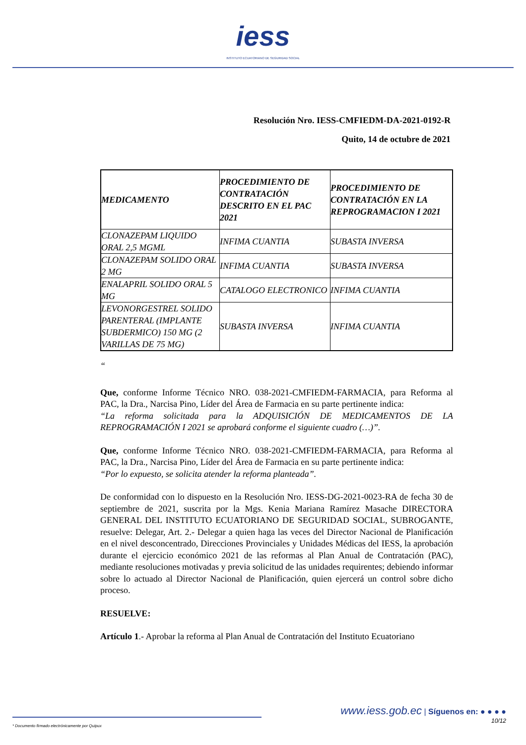iess
INSTITUTO ECUATORIANO DE SEGURIDAD SOCIAL
Resolución Nro. IESS-CMFIEDM-DA-2021-0192-R
Quito, 14 de octubre de 2021
| MEDICAMENTO | PROCEDIMIENTO DE CONTRATACIÓN DESCRITO EN EL PAC 2021 | PROCEDIMIENTO DE CONTRATACIÓN EN LA REPROGRAMACION I 2021 |
| --- | --- | --- |
| CLONAZEPAM LIQUIDO ORAL 2,5 MGML | INFIMA CUANTIA | SUBASTA INVERSA |
| CLONAZEPAM SOLIDO ORAL 2 MG | INFIMA CUANTIA | SUBASTA INVERSA |
| ENALAPRIL SOLIDO ORAL 5 MG | CATALOGO ELECTRONICO | INFIMA CUANTIA |
| LEVONORGESTREL SOLIDO PARENTERAL (IMPLANTE SUBDERMICO) 150 MG (2 VARILLAS DE 75 MG) | SUBASTA INVERSA | INFIMA CUANTIA |
“
Que, conforme Informe Técnico NRO. 038-2021-CMFIEDM-FARMACIA, para Reforma al PAC, la Dra., Narcisa Pino, Líder del Área de Farmacia en su parte pertinente indica:
“La reforma solicitada para la ADQUISICIÓN DE MEDICAMENTOS DE LA REPROGRAMACIÓN I 2021 se aprobará conforme el siguiente cuadro (…)”.
Que, conforme Informe Técnico NRO. 038-2021-CMFIEDM-FARMACIA, para Reforma al PAC, la Dra., Narcisa Pino, Líder del Área de Farmacia en su parte pertinente indica:
“Por lo expuesto, se solicita atender la reforma planteada”.
De conformidad con lo dispuesto en la Resolución Nro. IESS-DG-2021-0023-RA de fecha 30 de septiembre de 2021, suscrita por la Mgs. Kenia Mariana Ramírez Masache DIRECTORA GENERAL DEL INSTITUTO ECUATORIANO DE SEGURIDAD SOCIAL, SUBROGANTE, resuelve: Delegar, Art. 2.- Delegar a quien haga las veces del Director Nacional de Planificación en el nivel desconcentrado, Direcciones Provinciales y Unidades Médicas del IESS, la aprobación durante el ejercicio económico 2021 de las reformas al Plan Anual de Contratación (PAC), mediante resoluciones motivadas y previa solicitud de las unidades requirentes; debiendo informar sobre lo actuado al Director Nacional de Planificación, quien ejercerá un control sobre dicho proceso.
RESUELVE:
Artículo 1.- Aprobar la reforma al Plan Anual de Contratación del Instituto Ecuatoriano
www.iess.gob.ec | Síguenos en: ● ● ● ●
10/12
* Documento firmado electrónicamente por Quipux